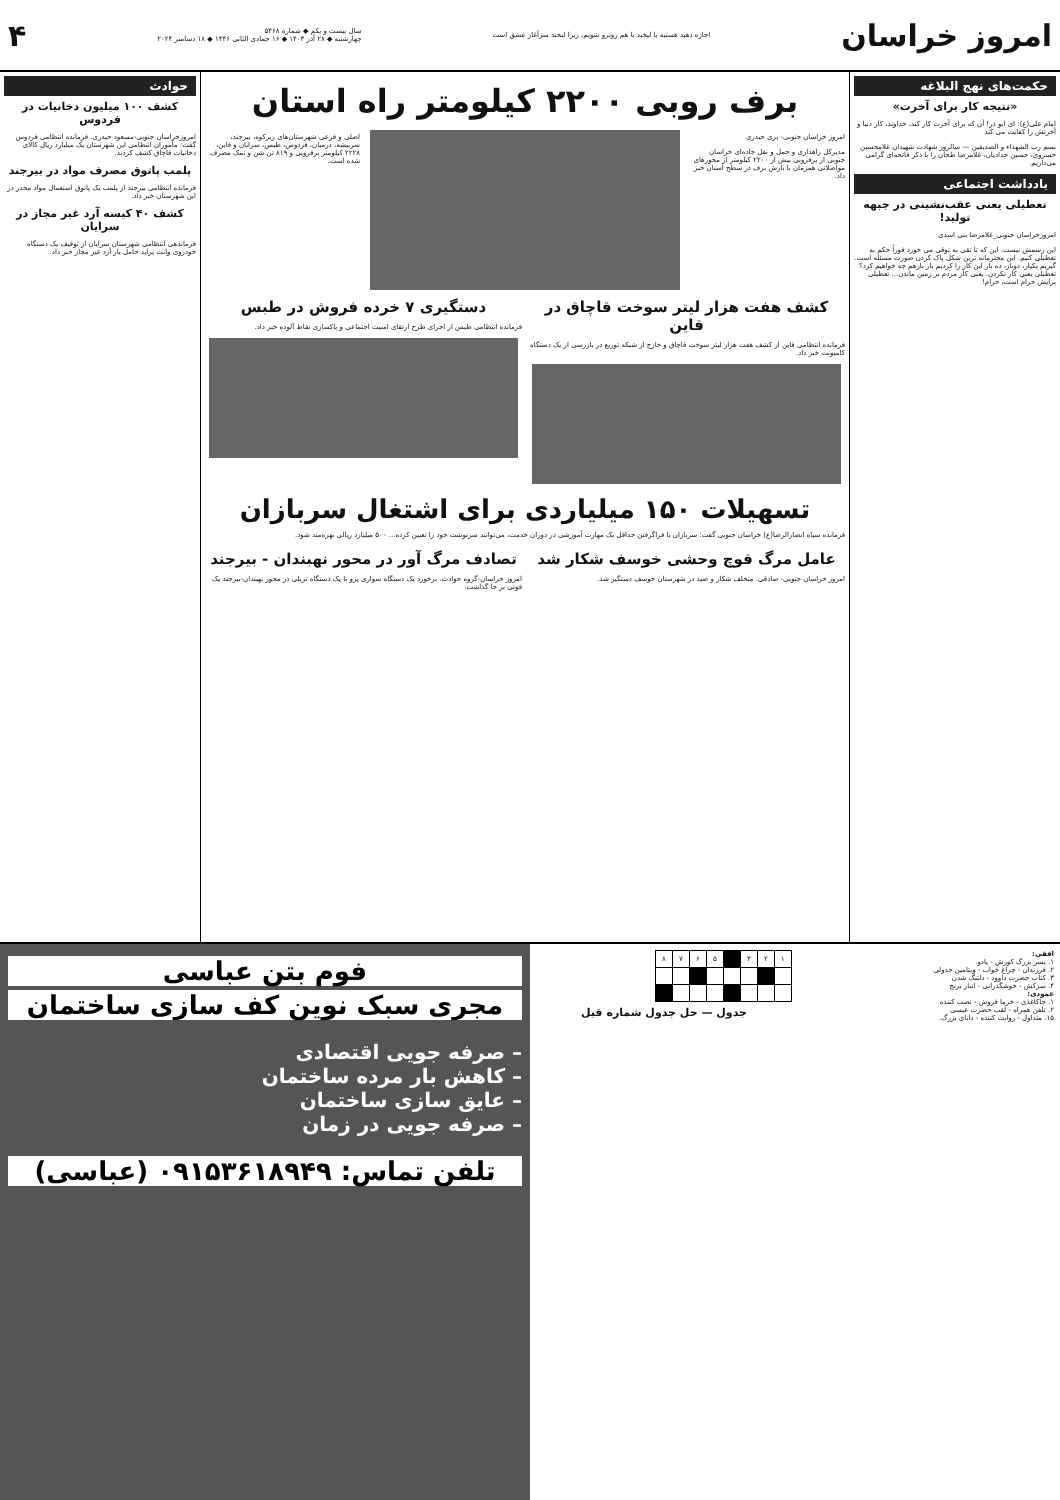امروز خراسان
اجازه دهید هستیه یا لبخند با هم روبرو شویم، زیرا لبخند سرآغاز عشق است
سال بیست و یکم ◆ شماره ۵۴۶۸
چهارشنبه ◆ ۲۸ آذر ۱۴۰۳ ◆ ۱۶ جمادی الثانی ۱۴۴۶ ◆ ۱۸ دسامبر ۲۰۲۴
۴
حکمت‌های نهج البلاغه
«نتیجه کار برای آخرت»
امام علی(ع): ای ابو ذر! آن که برای آخرت کار کند، خداوند، کار دنیا و آخرتش را کفایت می کند
بسم رب الشهداء و الصدیقین — سالروز شهادت شهیدان غلامحسین خسروی، حسین حدادیان، غلامرضا طحان را با ذکر فاتحه‌ای گرامی می‌داریم.
یادداشت اجتماعی
تعطیلی یعنی عقب‌نشینی در جبهه تولید!
امروزخراسان جنوبی_غلامرضا بنی اسدی
این رسمش نیست. این که تا تقی به توقی می خورد فوراً حکم به تعطیلی کنیم. این محترمانه ترین شکل پاک کردن صورت مسئله است. گیریم یکبار، دوبار، ده بار این کار را کردیم بار بازهم چه خواهیم کرد؟ تعطیلی یعنی کار نکردن. یعنی کار مردم بر زمین ماندن... تعطیلی برایش حرام است، حرام!
برف روبی ۲۲۰۰ کیلومتر راه استان
امروز خراسان جنوبی- پری حیدری
مدیرکل راهداری و حمل و نقل جاده‌ای خراسان جنوبی از برفروبی بیش از ۲۲۰۰ کیلومتر از محورهای مواصلاتی همزمان با بارش برف در سطح استان خبر داد.
اصلی و فرعی شهرستان‌های زیرکوه، بیرجند، سربیشه، درمیان، فردوس، طبس، سرایان و قاین، ۲۲۲۸ کیلومتر برفروبی و ۸۱۹ تن شن و نمک مصرف شده است.
کشف هفت هزار لیتر سوخت قاچاق در قاین
فرمانده انتظامی قاین از کشف هفت هزار لیتر سوخت قاچاق و خارج از شبکه توزیع در بازرسی از یک دستگاه کامیونت خبر داد.
دستگیری ۷ خرده فروش در طبس
فرمانده انتظامی طبس از اجرای طرح ارتقای امنیت اجتماعی و پاکسازی نقاط آلوده خبر داد.
تسهیلات ۱۵۰ میلیاردی برای اشتغال سربازان
فرمانده سپاه انصارالرضا(ع) خراسان جنوبی گفت: سربازان با فراگرفتن حداقل یک مهارت آموزشی در دوران خدمت، می‌توانند سرنوشت خود را تعیین کرده... ۵۰۰ میلیارد ریالی بهره‌مند شود.
عامل مرگ قوچ وحشی خوسف شکار شد
امروز خراسان جنوبی- صادقی. متخلف شکار و صید در شهرستان خوسف دستگیر شد.
تصادف مرگ آور در محور نهبندان - بیرجند
امروز خراسان-گروه حوادث. برخورد یک دستگاه سواری پژو با یک دستگاه تریلی در محور نهبندان-بیرجند یک فوتی بر جا گذاشت.
حوادث
کشف ۱۰۰ میلیون دخانیات در فردوس
امروزخراسان جنوبی-مسعود حیدری. فرمانده انتظامی فردوس گفت: مأموران انتظامی این شهرستان یک میلیارد ریال کالای دخانیات قاچاق کشف کردند.
پلمب پاتوق مصرف مواد در بیرجند
فرمانده انتظامی بیرجند از پلمب یک پاتوق استعمال مواد مخدر در این شهرستان خبر داد.
کشف ۴۰ کیسه آرد غیر مجاز در سرایان
فرماندهی انتظامی شهرستان سرایان از توقیف یک دستگاه خودروی وانت پراید حامل بار آرد غیر مجاز خبر داد.
افقی:
۱. پسر بزرگ کورش - پادو.
۲. فرزندان - چراغ خواب - ویتامین جدولی
۳. کتاب حضرت داوود - دلتنگ شدن
۴. سرکش - خوشگذرانی - انبار برنج
عمودی:
۱. جاکاغذی - خرما فروش - نصب کننده
۲. تلفن همراه - لقب حضرت عیسی
۱۵. متداول - روایت کننده - دانای بزرگ.
| ۱ | ۲ | ۳ | | ۵ | ۶ | ۷ | ۸ |
جدول — حل جدول شماره قبل
فوم بتن عباسی
مجری سبک نوین کف سازی ساختمان
– صرفه جویی اقتصادی
– کاهش بار مرده ساختمان
– عایق سازی ساختمان
– صرفه جویی در زمان
تلفن تماس: ۰۹۱۵۳۶۱۸۹۴۹ (عباسی)